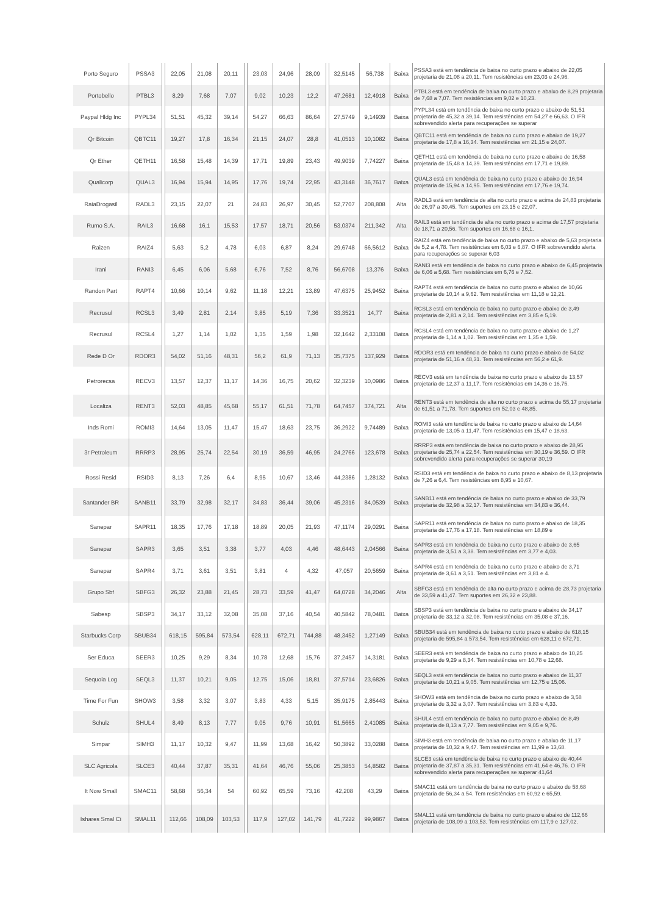| Porto Seguro | PSSA3 | | 22,05 | 21,08 | 20,11 | | 23,03 | 24,96 | 28,09 | | 32,5145 | 56,738 | Baixa | PSSA3 está em tendência de baixa no curto prazo e abaixo de 22,05 projetaria de 21,08 a 20,11. Tem resistências em 23,03 e 24,96. |
| Portobello | PTBL3 | | 8,29 | 7,68 | 7,07 | | 9,02 | 10,23 | 12,2 | | 47,2681 | 12,4918 | Baixa | PTBL3 está em tendência de baixa no curto prazo e abaixo de 8,29 projetaria de 7,68 a 7,07. Tem resistências em 9,02 e 10,23. |
| Paypal Hldg Inc | PYPL34 | | 51,51 | 45,32 | 39,14 | | 54,27 | 66,63 | 86,64 | | 27,5749 | 9,14939 | Baixa | PYPL34 está em tendência de baixa no curto prazo e abaixo de 51,51 projetaria de 45,32 a 39,14. Tem resistências em 54,27 e 66,63. O IFR sobrevendido alerta para recuperações se superar |
| Qr Bitcoin | QBTC11 | | 19,27 | 17,8 | 16,34 | | 21,15 | 24,07 | 28,8 | | 41,0513 | 10,1082 | Baixa | QBTC11 está em tendência de baixa no curto prazo e abaixo de 19,27 projetaria de 17,8 a 16,34. Tem resistências em 21,15 e 24,07. |
| Qr Ether | QETH11 | | 16,58 | 15,48 | 14,39 | | 17,71 | 19,89 | 23,43 | | 49,9039 | 7,74227 | Baixa | QETH11 está em tendência de baixa no curto prazo e abaixo de 16,58 projetaria de 15,48 a 14,39. Tem resistências em 17,71 e 19,89. |
| Qualicorp | QUAL3 | | 16,94 | 15,94 | 14,95 | | 17,76 | 19,74 | 22,95 | | 43,3148 | 36,7617 | Baixa | QUAL3 está em tendência de baixa no curto prazo e abaixo de 16,94 projetaria de 15,94 a 14,95. Tem resistências em 17,76 e 19,74. |
| RaiaDrogasil | RADL3 | | 23,15 | 22,07 | 21 | | 24,83 | 26,97 | 30,45 | | 52,7707 | 208,808 | Alta | RADL3 está em tendência de alta no curto prazo e acima de 24,83 projetaria de 26,97 a 30,45. Tem suportes em 23,15 e 22,07. |
| Rumo S.A. | RAIL3 | | 16,68 | 16,1 | 15,53 | | 17,57 | 18,71 | 20,56 | | 53,0374 | 211,342 | Alta | RAIL3 está em tendência de alta no curto prazo e acima de 17,57 projetaria de 18,71 a 20,56. Tem suportes em 16,68 e 16,1. |
| Raizen | RAIZ4 | | 5,63 | 5,2 | 4,78 | | 6,03 | 6,87 | 8,24 | | 29,6748 | 66,5612 | Baixa | RAIZ4 está em tendência de baixa no curto prazo e abaixo de 5,63 projetaria de 5,2 a 4,78. Tem resistências em 6,03 e 6,87. O IFR sobrevendido alerta para recuperações se superar 6,03 |
| Irani | RANI3 | | 6,45 | 6,06 | 5,68 | | 6,76 | 7,52 | 8,76 | | 56,6708 | 13,376 | Baixa | RANI3 está em tendência de baixa no curto prazo e abaixo de 6,45 projetaria de 6,06 a 5,68. Tem resistências em 6,76 e 7,52. |
| Randon Part | RAPT4 | | 10,66 | 10,14 | 9,62 | | 11,18 | 12,21 | 13,89 | | 47,6375 | 25,9452 | Baixa | RAPT4 está em tendência de baixa no curto prazo e abaixo de 10,66 projetaria de 10,14 a 9,62. Tem resistências em 11,18 e 12,21. |
| Recrusul | RCSL3 | | 3,49 | 2,81 | 2,14 | | 3,85 | 5,19 | 7,36 | | 33,3521 | 14,77 | Baixa | RCSL3 está em tendência de baixa no curto prazo e abaixo de 3,49 projetaria de 2,81 a 2,14. Tem resistências em 3,85 e 5,19. |
| Recrusul | RCSL4 | | 1,27 | 1,14 | 1,02 | | 1,35 | 1,59 | 1,98 | | 32,1642 | 2,33108 | Baixa | RCSL4 está em tendência de baixa no curto prazo e abaixo de 1,27 projetaria de 1,14 a 1,02. Tem resistências em 1,35 e 1,59. |
| Rede D Or | RDOR3 | | 54,02 | 51,16 | 48,31 | | 56,2 | 61,9 | 71,13 | | 35,7375 | 137,929 | Baixa | RDOR3 está em tendência de baixa no curto prazo e abaixo de 54,02 projetaria de 51,16 a 48,31. Tem resistências em 56,2 e 61,9. |
| Petrorecsa | RECV3 | | 13,57 | 12,37 | 11,17 | | 14,36 | 16,75 | 20,62 | | 32,3239 | 10,0986 | Baixa | RECV3 está em tendência de baixa no curto prazo e abaixo de 13,57 projetaria de 12,37 a 11,17. Tem resistências em 14,36 e 16,75. |
| Localiza | RENT3 | | 52,03 | 48,85 | 45,68 | | 55,17 | 61,51 | 71,78 | | 64,7457 | 374,721 | Alta | RENT3 está em tendência de alta no curto prazo e acima de 55,17 projetaria de 61,51 a 71,78. Tem suportes em 52,03 e 48,85. |
| Inds Romi | ROMI3 | | 14,64 | 13,05 | 11,47 | | 15,47 | 18,63 | 23,75 | | 36,2922 | 9,74489 | Baixa | ROMI3 está em tendência de baixa no curto prazo e abaixo de 14,64 projetaria de 13,05 a 11,47. Tem resistências em 15,47 e 18,63. |
| 3r Petroleum | RRRP3 | | 28,95 | 25,74 | 22,54 | | 30,19 | 36,59 | 46,95 | | 24,2766 | 123,678 | Baixa | RRRP3 está em tendência de baixa no curto prazo e abaixo de 28,95 projetaria de 25,74 a 22,54. Tem resistências em 30,19 e 36,59. O IFR sobrevendido alerta para recuperações se superar 30,19 |
| Rossi Resid | RSID3 | | 8,13 | 7,26 | 6,4 | | 8,95 | 10,67 | 13,46 | | 44,2386 | 1,28132 | Baixa | RSID3 está em tendência de baixa no curto prazo e abaixo de 8,13 projetaria de 7,26 a 6,4. Tem resistências em 8,95 e 10,67. |
| Santander BR | SANB11 | | 33,79 | 32,98 | 32,17 | | 34,83 | 36,44 | 39,06 | | 45,2316 | 84,0539 | Baixa | SANB11 está em tendência de baixa no curto prazo e abaixo de 33,79 projetaria de 32,98 a 32,17. Tem resistências em 34,83 e 36,44. |
| Sanepar | SAPR11 | | 18,35 | 17,76 | 17,18 | | 18,89 | 20,05 | 21,93 | | 47,1174 | 29,0291 | Baixa | SAPR11 está em tendência de baixa no curto prazo e abaixo de 18,35 projetaria de 17,76 a 17,18. Tem resistências em 18,89 e |
| Sanepar | SAPR3 | | 3,65 | 3,51 | 3,38 | | 3,77 | 4,03 | 4,46 | | 48,6443 | 2,04566 | Baixa | SAPR3 está em tendência de baixa no curto prazo e abaixo de 3,65 projetaria de 3,51 a 3,38. Tem resistências em 3,77 e 4,03. |
| Sanepar | SAPR4 | | 3,71 | 3,61 | 3,51 | | 3,81 | 4 | 4,32 | | 47,057 | 20,5659 | Baixa | SAPR4 está em tendência de baixa no curto prazo e abaixo de 3,71 projetaria de 3,61 a 3,51. Tem resistências em 3,81 e 4. |
| Grupo Sbf | SBFG3 | | 26,32 | 23,88 | 21,45 | | 28,73 | 33,59 | 41,47 | | 64,0728 | 34,2046 | Alta | SBFG3 está em tendência de alta no curto prazo e acima de 28,73 projetaria de 33,59 a 41,47. Tem suportes em 26,32 e 23,88. |
| Sabesp | SBSP3 | | 34,17 | 33,12 | 32,08 | | 35,08 | 37,16 | 40,54 | | 40,5842 | 78,0481 | Baixa | SBSP3 está em tendência de baixa no curto prazo e abaixo de 34,17 projetaria de 33,12 a 32,08. Tem resistências em 35,08 e 37,16. |
| Starbucks Corp | SBUB34 | | 618,15 | 595,84 | 573,54 | | 628,11 | 672,71 | 744,88 | | 48,3452 | 1,27149 | Baixa | SBUB34 está em tendência de baixa no curto prazo e abaixo de 618,15 projetaria de 595,84 a 573,54. Tem resistências em 628,11 e 672,71. |
| Ser Educa | SEER3 | | 10,25 | 9,29 | 8,34 | | 10,78 | 12,68 | 15,76 | | 37,2457 | 14,3181 | Baixa | SEER3 está em tendência de baixa no curto prazo e abaixo de 10,25 projetaria de 9,29 a 8,34. Tem resistências em 10,78 e 12,68. |
| Sequoia Log | SEQL3 | | 11,37 | 10,21 | 9,05 | | 12,75 | 15,06 | 18,81 | | 37,5714 | 23,6826 | Baixa | SEQL3 está em tendência de baixa no curto prazo e abaixo de 11,37 projetaria de 10,21 a 9,05. Tem resistências em 12,75 e 15,06. |
| Time For Fun | SHOW3 | | 3,58 | 3,32 | 3,07 | | 3,83 | 4,33 | 5,15 | | 35,9175 | 2,85443 | Baixa | SHOW3 está em tendência de baixa no curto prazo e abaixo de 3,58 projetaria de 3,32 a 3,07. Tem resistências em 3,83 e 4,33. |
| Schulz | SHUL4 | | 8,49 | 8,13 | 7,77 | | 9,05 | 9,76 | 10,91 | | 51,5665 | 2,41085 | Baixa | SHUL4 está em tendência de baixa no curto prazo e abaixo de 8,49 projetaria de 8,13 a 7,77. Tem resistências em 9,05 e 9,76. |
| Simpar | SIMH3 | | 11,17 | 10,32 | 9,47 | | 11,99 | 13,68 | 16,42 | | 50,3892 | 33,0288 | Baixa | SIMH3 está em tendência de baixa no curto prazo e abaixo de 11,17 projetaria de 10,32 a 9,47. Tem resistências em 11,99 e 13,68. |
| SLC Agricola | SLCE3 | | 40,44 | 37,87 | 35,31 | | 41,64 | 46,76 | 55,06 | | 25,3853 | 54,8582 | Baixa | SLCE3 está em tendência de baixa no curto prazo e abaixo de 40,44 projetaria de 37,87 a 35,31. Tem resistências em 41,64 e 46,76. O IFR sobrevendido alerta para recuperações se superar 41,64 |
| It Now Small | SMAC11 | | 58,68 | 56,34 | 54 | | 60,92 | 65,59 | 73,16 | | 42,208 | 43,29 | Baixa | SMAC11 está em tendência de baixa no curto prazo e abaixo de 58,68 projetaria de 56,34 a 54. Tem resistências em 60,92 e 65,59. |
| Ishares Smal Ci | SMAL11 | | 112,66 | 108,09 | 103,53 | | 117,9 | 127,02 | 141,79 | | 41,7222 | 99,9867 | Baixa | SMAL11 está em tendência de baixa no curto prazo e abaixo de 112,66 projetaria de 108,09 a 103,53. Tem resistências em 117,9 e 127,02. |